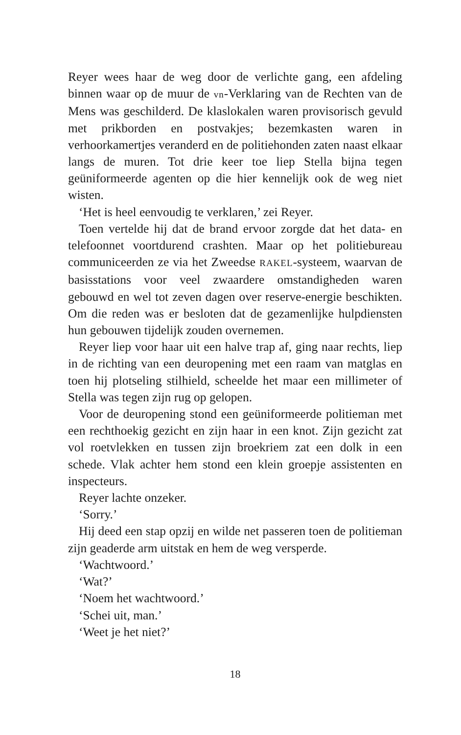Reyer wees haar de weg door de verlichte gang, een afdeling binnen waar op de muur de vn-Verklaring van de Rechten van de Mens was geschilderd. De klaslokalen waren provisorisch gevuld met prikborden en postvakjes; bezemkasten waren in verhoorkamertjes veranderd en de politiehonden zaten naast elkaar langs de muren. Tot drie keer toe liep Stella bijna tegen geüniformeerde agenten op die hier kennelijk ook de weg niet wisten.
‘Het is heel eenvoudig te verklaren,’ zei Reyer.
Toen vertelde hij dat de brand ervoor zorgde dat het data- en telefoonnet voortdurend crashten. Maar op het politiebureau communiceerden ze via het Zweedse RAKEL-systeem, waarvan de basisstations voor veel zwaardere omstandigheden waren gebouwd en wel tot zeven dagen over reserve-energie beschikten. Om die reden was er besloten dat de gezamenlijke hulpdiensten hun gebouwen tijdelijk zouden overnemen.
Reyer liep voor haar uit een halve trap af, ging naar rechts, liep in de richting van een deuropening met een raam van matglas en toen hij plotseling stilhield, scheelde het maar een millimeter of Stella was tegen zijn rug op gelopen.
Voor de deuropening stond een geüniformeerde politieman met een rechthoekig gezicht en zijn haar in een knot. Zijn gezicht zat vol roetvlekken en tussen zijn broekriem zat een dolk in een schede. Vlak achter hem stond een klein groepje assistenten en inspecteurs.
Reyer lachte onzeker.
‘Sorry.’
Hij deed een stap opzij en wilde net passeren toen de politieman zijn geaderde arm uitstak en hem de weg versperde.
‘Wachtwoord.’
‘Wat?’
‘Noem het wachtwoord.’
‘Schei uit, man.’
‘Weet je het niet?’
18